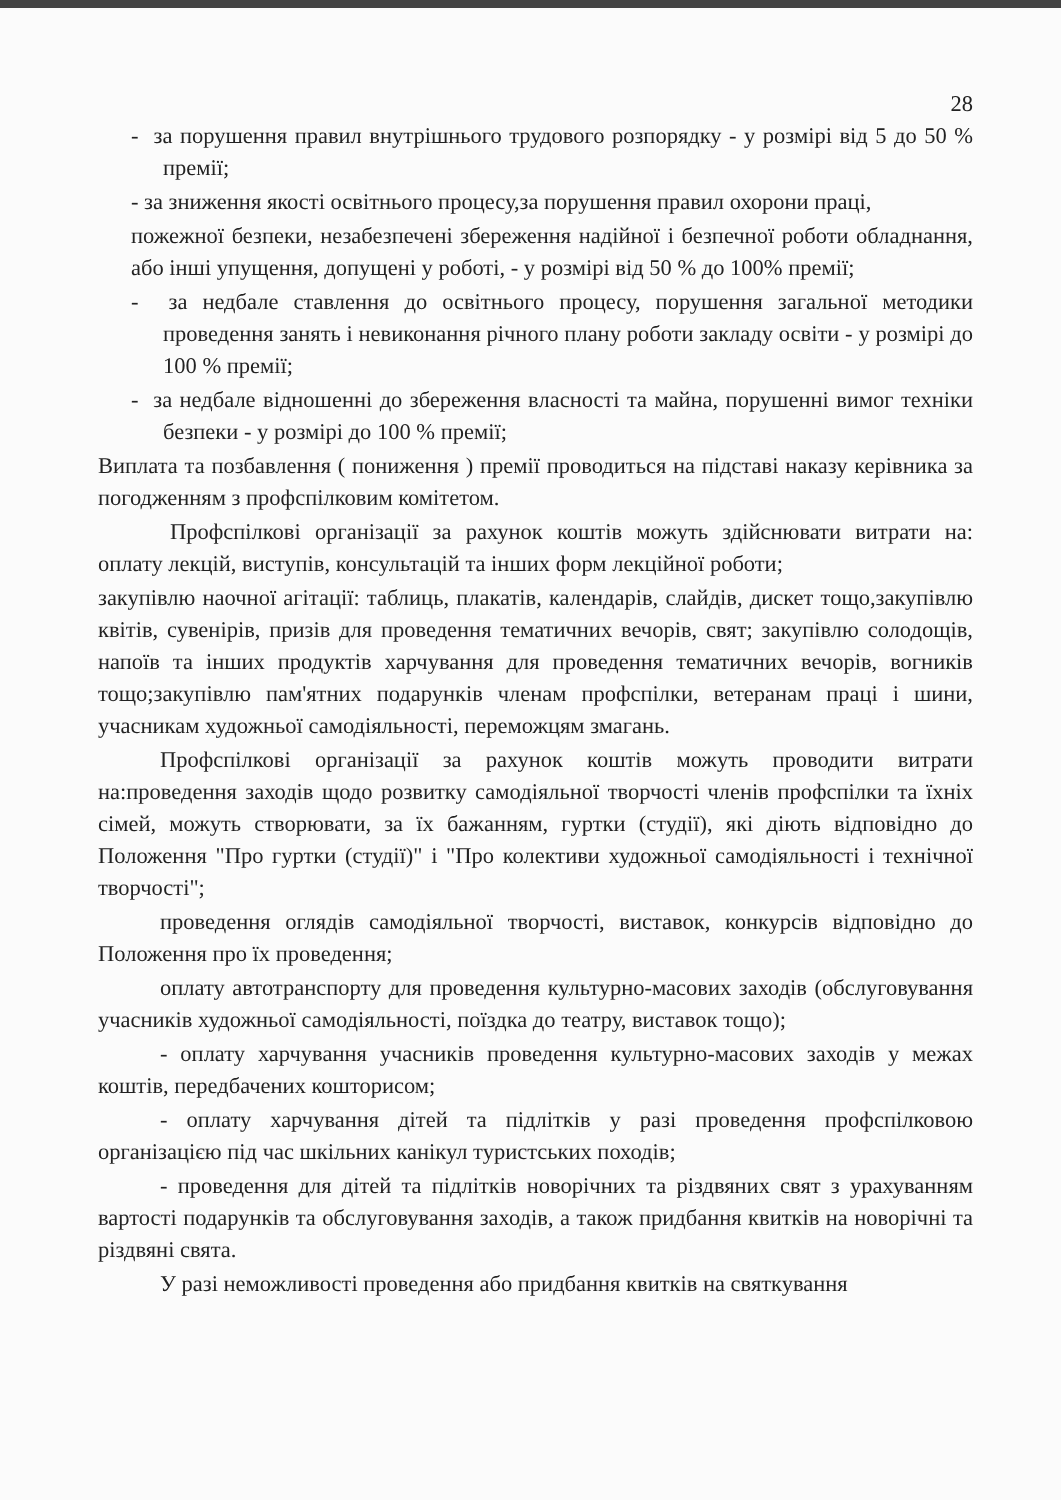28
- за порушення правил внутрішнього трудового розпорядку - у розмірі від 5 до 50 % премії;
- за зниження якості освітнього процесу,за порушення правил охорони праці,
пожежної безпеки, незабезпечені збереження надійної і безпечної роботи обладнання, або інші упущення, допущені у роботі, - у розмірі від 50 % до 100% премії;
- за недбале ставлення до освітнього процесу, порушення загальної методики проведення занять і невиконання річного плану роботи закладу освіти - у розмірі до 100 % премії;
- за недбале відношенні до збереження власності та майна, порушенні вимог техніки безпеки - у розмірі до 100 % премії;
Виплата та позбавлення ( пониження ) премії проводиться на підставі наказу керівника за погодженням з профспілковим комітетом.
Профспілкові організації за рахунок коштів можуть здійснювати витрати на: оплату лекцій, виступів, консультацій та інших форм лекційної роботи;
закупівлю наочної агітації: таблиць, плакатів, календарів, слайдів, дискет тощо,закупівлю квітів, сувенірів, призів для проведення тематичних вечорів, свят; закупівлю солодощів, напоїв та інших продуктів харчування для проведення тематичних вечорів, вогників тощо;закупівлю пам'ятних подарунків членам профспілки, ветеранам праці і шини, учасникам художньої самодіяльності, переможцям змагань.
Профспілкові організації за рахунок коштів можуть проводити витрати на:проведення заходів щодо розвитку самодіяльної творчості членів профспілки та їхніх сімей, можуть створювати, за їх бажанням, гуртки (студії), які діють відповідно до Положення "Про гуртки (студії)" і "Про колективи художньої самодіяльності і технічної творчості";
проведення оглядів самодіяльної творчості, виставок, конкурсів відповідно до Положення про їх проведення;
оплату автотранспорту для проведення культурно-масових заходів (обслуговування учасників художньої самодіяльності, поїздка до театру, виставок тощо);
- оплату харчування учасників проведення культурно-масових заходів у межах коштів, передбачених кошторисом;
- оплату харчування дітей та підлітків у разі проведення профспілковою організацією під час шкільних канікул туристських походів;
- проведення для дітей та підлітків новорічних та різдвяних свят з урахуванням вартості подарунків та обслуговування заходів, а також придбання квитків на новорічні та різдвяні свята.
У разі неможливості проведення або придбання квитків на святкування